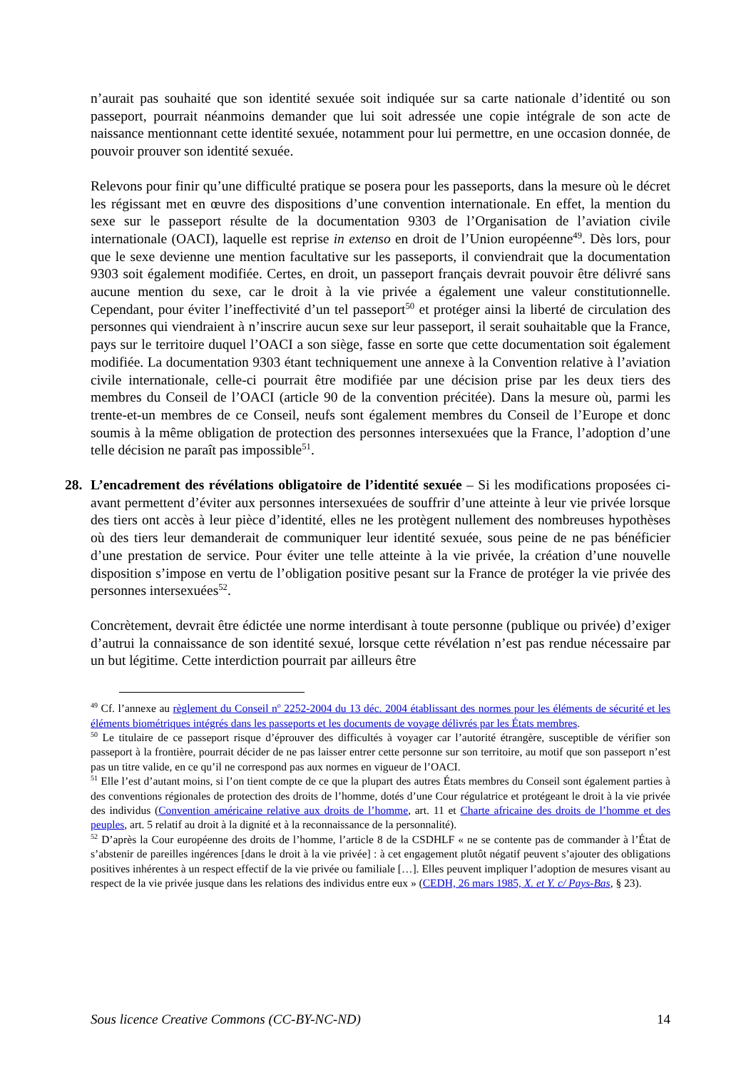n’aurait pas souhaité que son identité sexuée soit indiquée sur sa carte nationale d’identité ou son passeport, pourrait néanmoins demander que lui soit adressée une copie intégrale de son acte de naissance mentionnant cette identité sexuée, notamment pour lui permettre, en une occasion donnée, de pouvoir prouver son identité sexuée.
Relevons pour finir qu’une difficulté pratique se posera pour les passeports, dans la mesure où le décret les régissant met en œuvre des dispositions d’une convention internationale. En effet, la mention du sexe sur le passeport résulte de la documentation 9303 de l’Organisation de l’aviation civile internationale (OACI), laquelle est reprise in extenso en droit de l’Union européenne<sup>49</sup>. Dès lors, pour que le sexe devienne une mention facultative sur les passeports, il conviendrait que la documentation 9303 soit également modifiée. Certes, en droit, un passeport français devrait pouvoir être délivré sans aucune mention du sexe, car le droit à la vie privée a également une valeur constitutionnelle. Cependant, pour éviter l’ineffectivité d’un tel passeport<sup>50</sup> et protéger ainsi la liberté de circulation des personnes qui viendraient à n’inscrire aucun sexe sur leur passeport, il serait souhaitable que la France, pays sur le territoire duquel l’OACI a son siège, fasse en sorte que cette documentation soit également modifiée. La documentation 9303 étant techniquement une annexe à la Convention relative à l’aviation civile internationale, celle-ci pourrait être modifiée par une décision prise par les deux tiers des membres du Conseil de l’OACI (article 90 de la convention précitée). Dans la mesure où, parmi les trente-et-un membres de ce Conseil, neufs sont également membres du Conseil de l’Europe et donc soumis à la même obligation de protection des personnes intersexuées que la France, l’adoption d’une telle décision ne paraît pas impossible<sup>51</sup>.
28. L’encadrement des révélations obligatoire de l’identité sexuée – Si les modifications proposées ci-avant permettent d’éviter aux personnes intersexuées de souffrir d’une atteinte à leur vie privée lorsque des tiers ont accès à leur pièce d’identité, elles ne les protègent nullement des nombreuses hypothèses où des tiers leur demanderait de communiquer leur identité sexuée, sous peine de ne pas bénéficier d’une prestation de service. Pour éviter une telle atteinte à la vie privée, la création d’une nouvelle disposition s’impose en vertu de l’obligation positive pesant sur la France de protéger la vie privée des personnes intersexuées<sup>52</sup>.
Concrètement, devrait être édictée une norme interdisant à toute personne (publique ou privée) d’exiger d’autrui la connaissance de son identité sexué, lorsque cette révélation n’est pas rendue nécessaire par un but légitime. Cette interdiction pourrait par ailleurs être
<sup>49</sup> Cf. l’annexe au règlement du Conseil n<sup>o</sup> 2252-2004 du 13 déc. 2004 établissant des normes pour les éléments de sécurité et les éléments biométriques intégrés dans les passeports et les documents de voyage délivrés par les États membres.
<sup>50</sup> Le titulaire de ce passeport risque d’éprouver des difficultés à voyager car l’autorité étrangère, susceptible de vérifier son passeport à la frontière, pourrait décider de ne pas laisser entrer cette personne sur son territoire, au motif que son passeport n’est pas un titre valide, en ce qu’il ne correspond pas aux normes en vigueur de l’OACI.
<sup>51</sup> Elle l’est d’autant moins, si l’on tient compte de ce que la plupart des autres États membres du Conseil sont également parties à des conventions régionales de protection des droits de l’homme, dotés d’une Cour régulatrice et protégeant le droit à la vie privée des individus (Convention américaine relative aux droits de l’homme, art. 11 et Charte africaine des droits de l’homme et des peuples, art. 5 relatif au droit à la dignité et à la reconnaissance de la personnalité).
<sup>52</sup> D’après la Cour européenne des droits de l’homme, l’article 8 de la CSDHLF « ne se contente pas de commander à l’État de s’abstenir de pareilles ingérences [dans le droit à la vie privée] : à cet engagement plutôt négatif peuvent s’ajouter des obligations positives inhérentes à un respect effectif de la vie privée ou familiale […]. Elles peuvent impliquer l’adoption de mesures visant au respect de la vie privée jusque dans les relations des individus entre eux » (CEDH, 26 mars 1985, X. et Y. c/ Pays-Bas, § 23).
Sous licence Creative Commons (CC-BY-NC-ND) 14